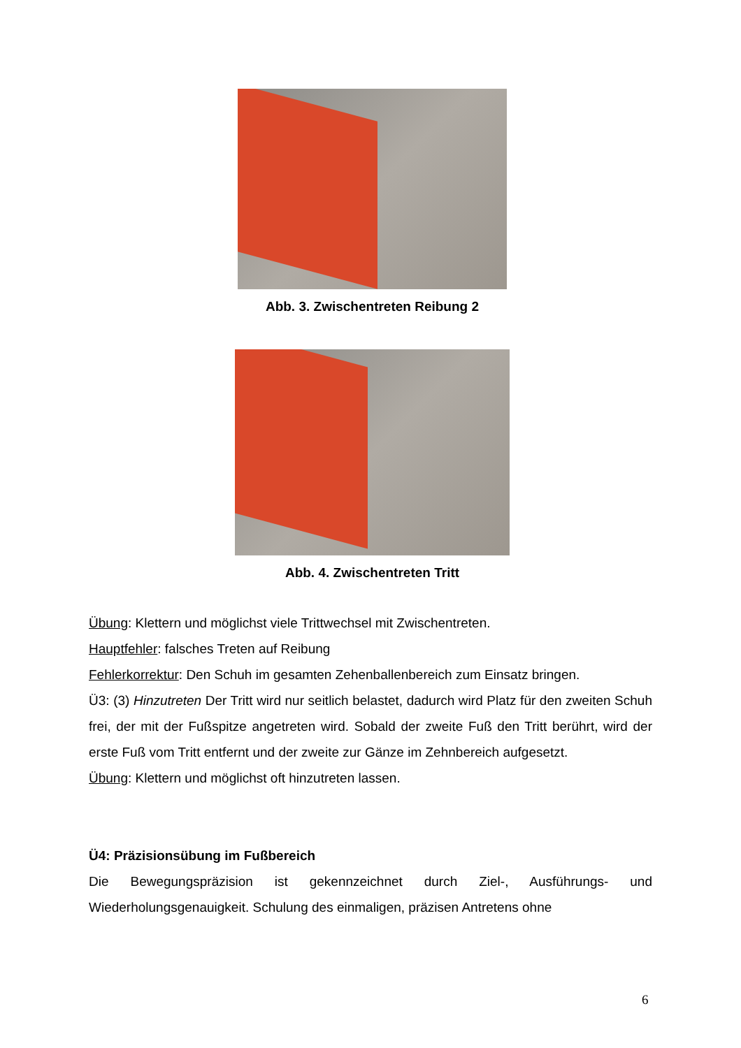Abb. 3. Zwischentreten Reibung 2
Abb. 4. Zwischentreten Tritt
Übung: Klettern und möglichst viele Trittwechsel mit Zwischentreten.
Hauptfehler: falsches Treten auf Reibung
Fehlerkorrektur: Den Schuh im gesamten Zehenballenbereich zum Einsatz bringen.
Ü3: (3) Hinzutreten Der Tritt wird nur seitlich belastet, dadurch wird Platz für den zweiten Schuh frei, der mit der Fußspitze angetreten wird. Sobald der zweite Fuß den Tritt berührt, wird der erste Fuß vom Tritt entfernt und der zweite zur Gänze im Zehnbereich aufgesetzt.
Übung: Klettern und möglichst oft hinzutreten lassen.
Ü4: Präzisionsübung im Fußbereich
Die Bewegungspräzision ist gekennzeichnet durch Ziel-, Ausführungs- und Wiederholungsgenauigkeit. Schulung des einmaligen, präzisen Antretens ohne
6